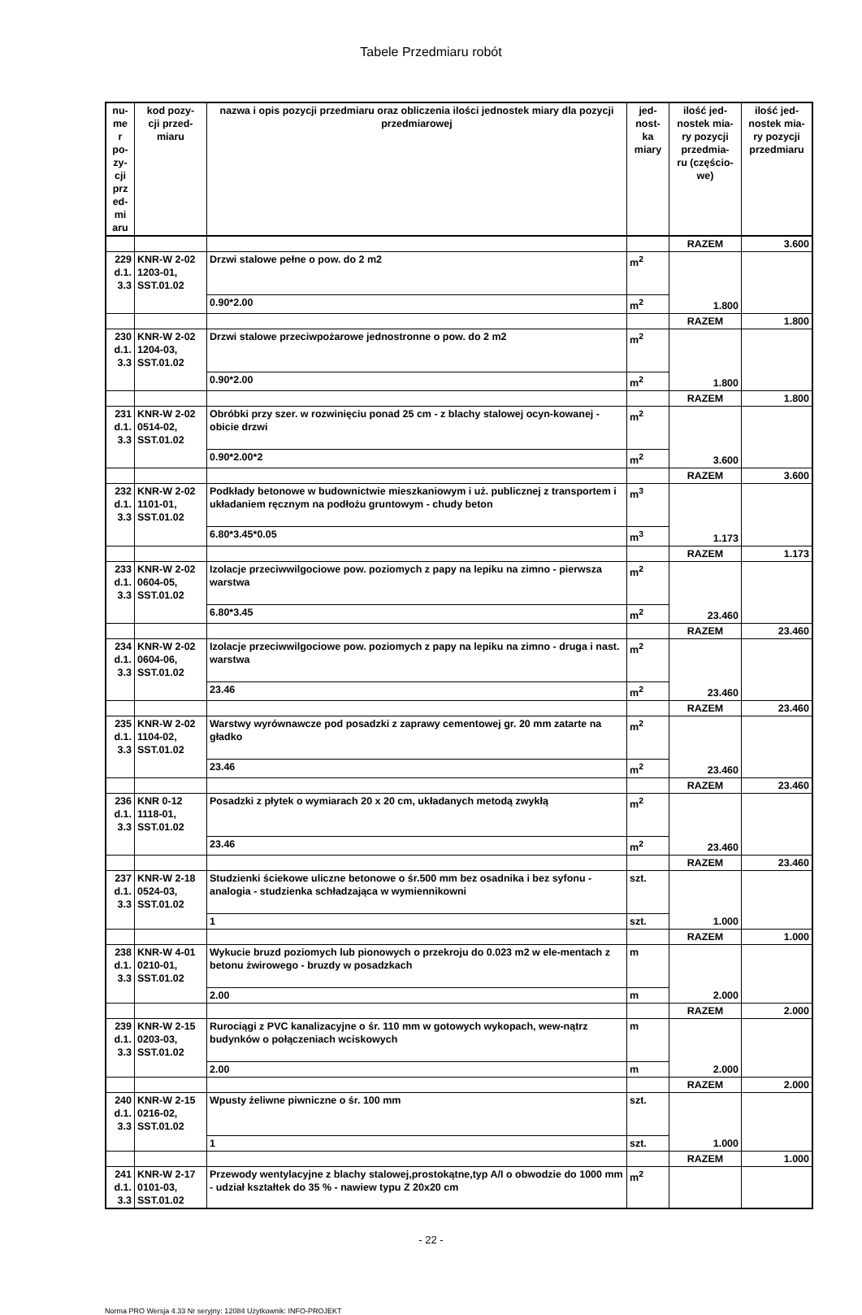Tabele Przedmiaru robót
| nu- me r po- zy- cji prz ed- mi aru | kod pozy- cji przed- miaru | nazwa i opis pozycji przedmiaru oraz obliczenia ilości jednostek miary dla pozycji przedmiarowej | jed- nost- ka miary | ilość jed- nostek mia- ry pozycji przedmia- ru (częścio- we) | ilość jed- nostek mia- ry pozycji przedmiaru |
| --- | --- | --- | --- | --- | --- |
| | | | | RAZEM | 3.600 |
| 229 d.1. 3.3 | KNR-W 2-02 1203-01, SST.01.02 | Drzwi stalowe pełne o pow. do 2 m2 | m<sup>2</sup> | 1.800 | |
| | | 0.90*2.00 | m<sup>2</sup> | | |
| | | | | RAZEM | 1.800 |
| 230 d.1. 3.3 | KNR-W 2-02 1204-03, SST.01.02 | Drzwi stalowe przeciwpożarowe jednostronne o pow. do 2 m2 | m<sup>2</sup> | 1.800 | |
| | | 0.90*2.00 | m<sup>2</sup> | | |
| | | | | RAZEM | 1.800 |
| 231 d.1. 3.3 | KNR-W 2-02 0514-02, SST.01.02 | Obróbki przy szer. w rozwinięciu ponad 25 cm - z blachy stalowej ocyn-kowanej - obicie drzwi | m<sup>2</sup> | 3.600 | |
| | | 0.90*2.00*2 | m<sup>2</sup> | | |
| | | | | RAZEM | 3.600 |
| 232 d.1. 3.3 | KNR-W 2-02 1101-01, SST.01.02 | Podkłady betonowe w budownictwie mieszkaniowym i uż. publicznej z transportem i układaniem ręcznym na podłożu gruntowym - chudy beton | m<sup>3</sup> | 1.173 | |
| | | 6.80*3.45*0.05 | m<sup>3</sup> | | |
| | | | | RAZEM | 1.173 |
| 233 d.1. 3.3 | KNR-W 2-02 0604-05, SST.01.02 | Izolacje przeciwwilgociowe pow. poziomych z papy na lepiku na zimno - pierwsza warstwa | m<sup>2</sup> | 23.460 | |
| | | 6.80*3.45 | m<sup>2</sup> | | |
| | | | | RAZEM | 23.460 |
| 234 d.1. 3.3 | KNR-W 2-02 0604-06, SST.01.02 | Izolacje przeciwwilgociowe pow. poziomych z papy na lepiku na zimno - druga i nast. warstwa | m<sup>2</sup> | 23.460 | |
| | | 23.46 | m<sup>2</sup> | | |
| | | | | RAZEM | 23.460 |
| 235 d.1. 3.3 | KNR-W 2-02 1104-02, SST.01.02 | Warstwy wyrównawcze pod posadzki z zaprawy cementowej gr. 20 mm zatarte na gładko | m<sup>2</sup> | 23.460 | |
| | | 23.46 | m<sup>2</sup> | | |
| | | | | RAZEM | 23.460 |
| 236 d.1. 3.3 | KNR 0-12 1118-01, SST.01.02 | Posadzki z płytek o wymiarach 20 x 20 cm, układanych metodą zwykłą | m<sup>2</sup> | 23.460 | |
| | | 23.46 | m<sup>2</sup> | | |
| | | | | RAZEM | 23.460 |
| 237 d.1. 3.3 | KNR-W 2-18 0524-03, SST.01.02 | Studzienki ściekowe uliczne betonowe o śr.500 mm bez osadnika i bez syfonu - analogia - studzienka schładzająca w wymiennikowni | szt. | 1.000 | |
| | | 1 | szt. | | |
| | | | | RAZEM | 1.000 |
| 238 d.1. 3.3 | KNR-W 4-01 0210-01, SST.01.02 | Wykucie bruzd poziomych lub pionowych o przekroju do 0.023 m2 w ele-mentach z betonu żwirowego - bruzdy w posadzkach | m | 2.000 | |
| | | 2.00 | m | | |
| | | | | RAZEM | 2.000 |
| 239 d.1. 3.3 | KNR-W 2-15 0203-03, SST.01.02 | Rurociągi z PVC kanalizacyjne o śr. 110 mm w gotowych wykopach, wew-nątrz budynków o połączeniach wciskowych | m | 2.000 | |
| | | 2.00 | m | | |
| | | | | RAZEM | 2.000 |
| 240 d.1. 3.3 | KNR-W 2-15 0216-02, SST.01.02 | Wpusty żeliwne piwniczne o śr. 100 mm | szt. | 1.000 | |
| | | 1 | szt. | | |
| | | | | RAZEM | 1.000 |
| 241 d.1. 3.3 | KNR-W 2-17 0101-03, SST.01.02 | Przewody wentylacyjne z blachy stalowej,prostokątne,typ A/I o obwodzie do 1000 mm - udział kształtek do 35 % - nawiew typu Z 20x20 cm | m<sup>2</sup> | | |
- 22 -
Norma PRO Wersja 4.33 Nr seryjny: 12084 Użytkownik: INFO-PROJEKT